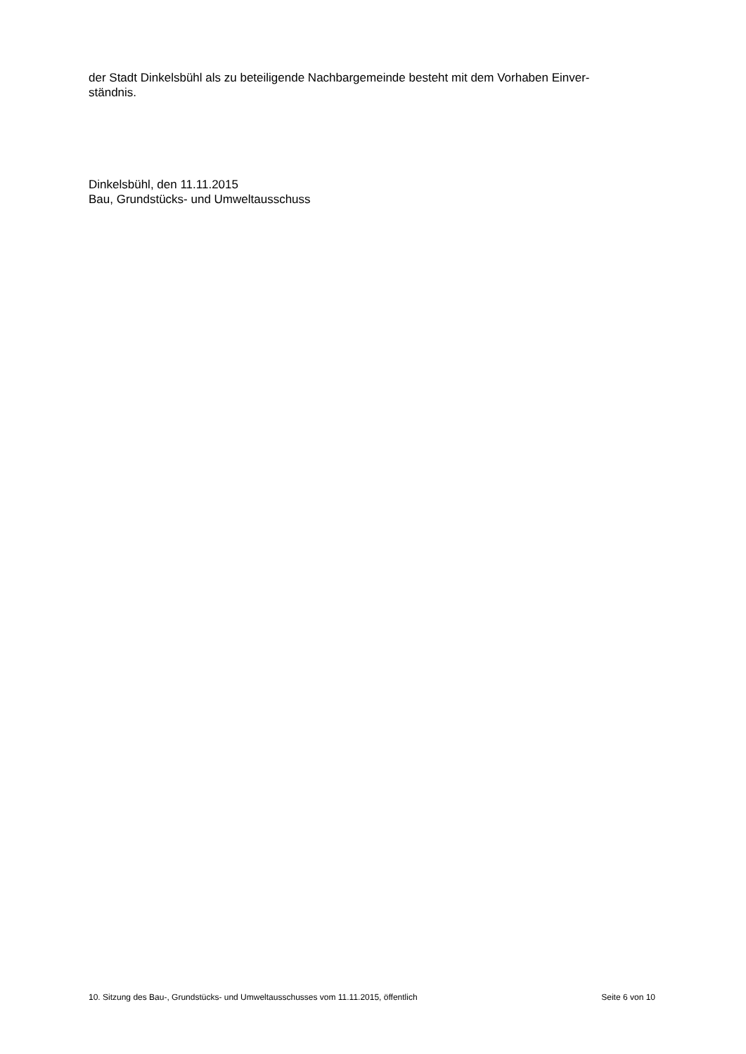der Stadt Dinkelsbühl als zu beteiligende Nachbargemeinde besteht mit dem Vorhaben Einver-
ständnis.
Dinkelsbühl, den 11.11.2015
Bau, Grundstücks- und Umweltausschuss
10. Sitzung des Bau-, Grundstücks- und Umweltausschusses vom 11.11.2015, öffentlich Seite 6 von 10